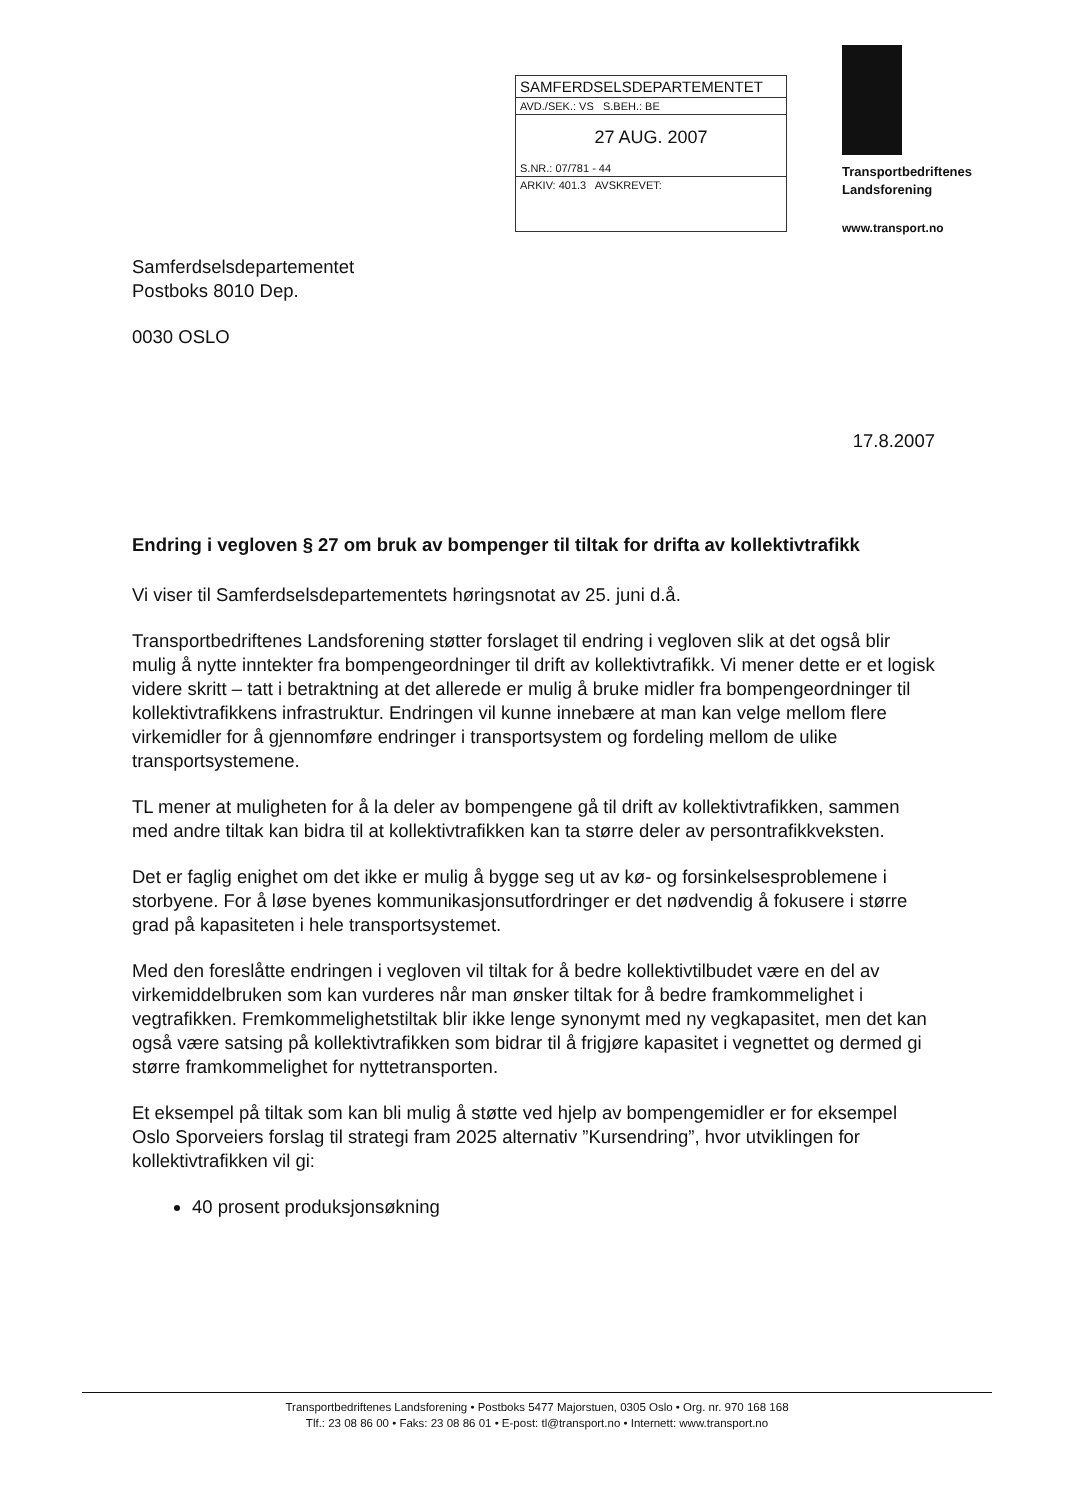SAMFERDSELSDEPARTEMENTET
AVD./SEK.: VS S.BEH.: BE
27 AUG. 2007
S.NR.: 07/781 - 44
ARKIV: 401.3 AVSKREVET:
Transportbedriftenes
Landsforening
www.transport.no
Samferdselsdepartementet
Postboks 8010 Dep.
0030 OSLO
17.8.2007
Endring i vegloven § 27 om bruk av bompenger til tiltak for drifta av kollektivtrafikk
Vi viser til Samferdselsdepartementets høringsnotat av 25. juni d.å.
Transportbedriftenes Landsforening støtter forslaget til endring i vegloven slik at det også blir mulig å nytte inntekter fra bompengeordninger til drift av kollektivtrafikk. Vi mener dette er et logisk videre skritt – tatt i betraktning at det allerede er mulig å bruke midler fra bompengeordninger til kollektivtrafikkens infrastruktur. Endringen vil kunne innebære at man kan velge mellom flere virkemidler for å gjennomføre endringer i transportsystem og fordeling mellom de ulike transportsystemene.
TL mener at muligheten for å la deler av bompengene gå til drift av kollektivtrafikken, sammen med andre tiltak kan bidra til at kollektivtrafikken kan ta større deler av persontrafikkveksten.
Det er faglig enighet om det ikke er mulig å bygge seg ut av kø- og forsinkelsesproblemene i storbyene. For å løse byenes kommunikasjonsutfordringer er det nødvendig å fokusere i større grad på kapasiteten i hele transportsystemet.
Med den foreslåtte endringen i vegloven vil tiltak for å bedre kollektivtilbudet være en del av virkemiddelbruken som kan vurderes når man ønsker tiltak for å bedre framkommelighet i vegtrafikken. Fremkommelighetstiltak blir ikke lenge synonymt med ny vegkapasitet, men det kan også være satsing på kollektivtrafikken som bidrar til å frigjøre kapasitet i vegnettet og dermed gi større framkommelighet for nyttetransporten.
Et eksempel på tiltak som kan bli mulig å støtte ved hjelp av bompengemidler er for eksempel Oslo Sporveiers forslag til strategi fram 2025 alternativ ”Kursendring”, hvor utviklingen for kollektivtrafikken vil gi:
40 prosent produksjonsøkning
Transportbedriftenes Landsforening • Postboks 5477 Majorstuen, 0305 Oslo • Org. nr. 970 168 168
Tlf.: 23 08 86 00 • Faks: 23 08 86 01 • E-post: tl@transport.no • Internett: www.transport.no